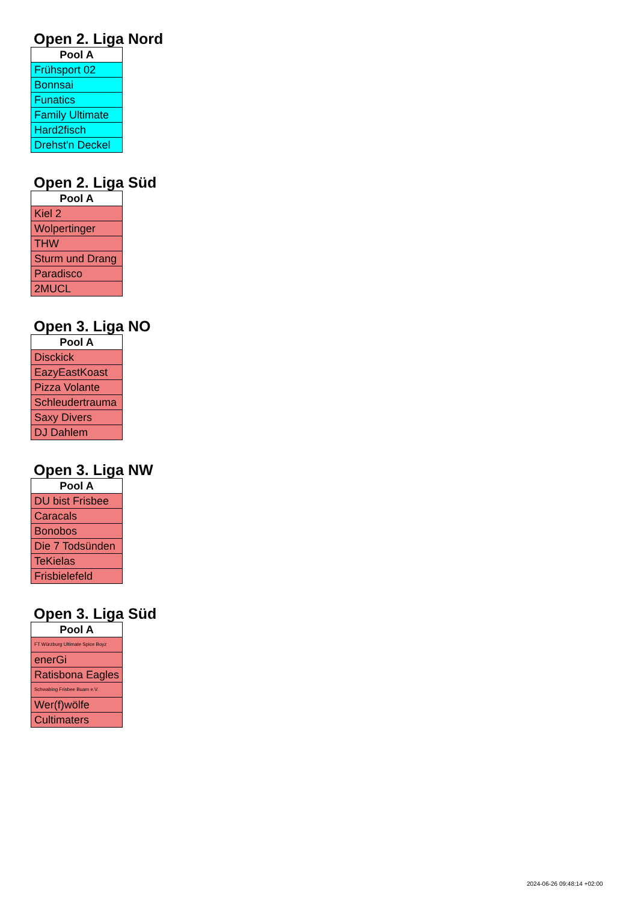Open 2. Liga Nord
| Pool A |
| --- |
| Frühsport 02 |
| Bonnsai |
| Funatics |
| Family Ultimate |
| Hard2fisch |
| Drehst'n Deckel |
Open 2. Liga Süd
| Pool A |
| --- |
| Kiel 2 |
| Wolpertinger |
| THW |
| Sturm und Drang |
| Paradisco |
| 2MUCL |
Open 3. Liga NO
| Pool A |
| --- |
| Disckick |
| EazyEastKoast |
| Pizza Volante |
| Schleudertrauma |
| Saxy Divers |
| DJ Dahlem |
Open 3. Liga NW
| Pool A |
| --- |
| DU bist Frisbee |
| Caracals |
| Bonobos |
| Die 7 Todsünden |
| TeKielas |
| Frisbielefeld |
Open 3. Liga Süd
| Pool A |
| --- |
| FT Würzburg Ultimate Spice Boyz |
| enerGi |
| Ratisbona Eagles |
| Schwabing Frisbee Buam e.V. |
| Wer(f)wölfe |
| Cultimaters |
2024-06-26 09:48:14 +02:00